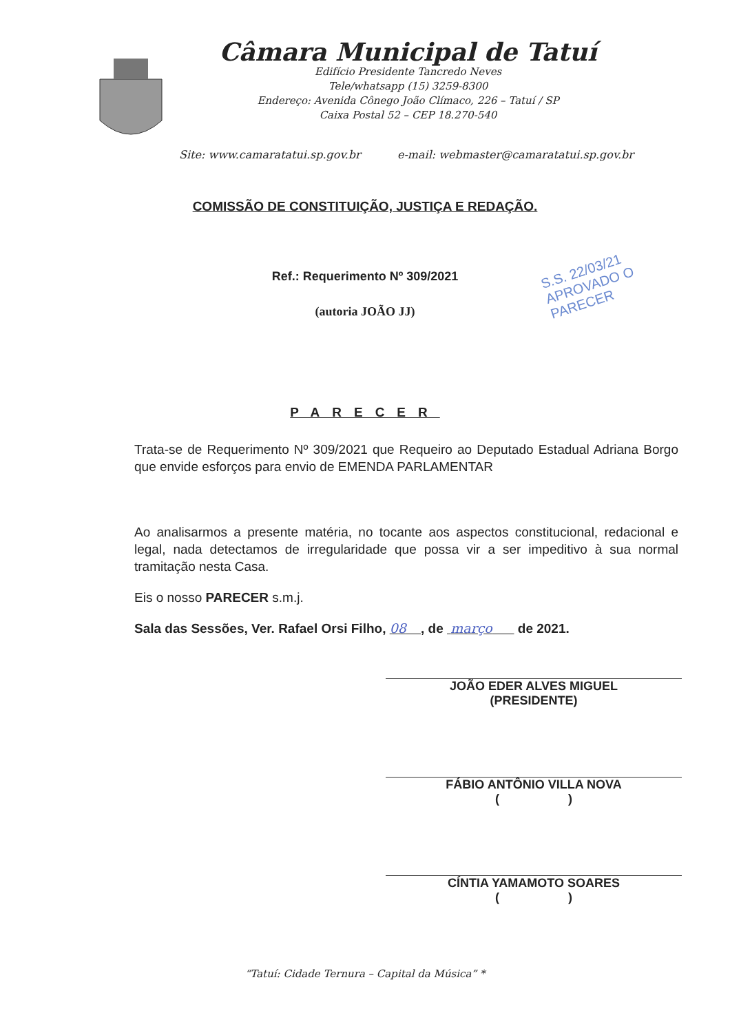Câmara Municipal de Tatuí
Edifício Presidente Tancredo Neves
Tele/whatsapp (15) 3259-8300
Endereço: Avenida Cônego João Clímaco, 226 – Tatuí / SP
Caixa Postal 52 – CEP 18.270-540
Site: www.camaratatui.sp.gov.br e-mail: webmaster@camaratatui.sp.gov.br
COMISSÃO DE CONSTITUIÇÃO, JUSTIÇA E REDAÇÃO.
Ref.: Requerimento Nº 309/2021
(autoria JOÃO JJ)
S.S. 22/03/21
APROVADO O
PARECER
PARECER
Trata-se de Requerimento Nº 309/2021 que Requeiro ao Deputado Estadual Adriana Borgo que envide esforços para envio de EMENDA PARLAMENTAR
Ao analisarmos a presente matéria, no tocante aos aspectos constitucional, redacional e legal, nada detectamos de irregularidade que possa vir a ser impeditivo à sua normal tramitação nesta Casa.
Eis o nosso PARECER s.m.j.
Sala das Sessões, Ver. Rafael Orsi Filho, 08 , de março de 2021.
JOÃO EDER ALVES MIGUEL
(PRESIDENTE)
FÁBIO ANTÔNIO VILLA NOVA
( )
CÍNTIA YAMAMOTO SOARES
( )
“Tatuí: Cidade Ternura – Capital da Música” *